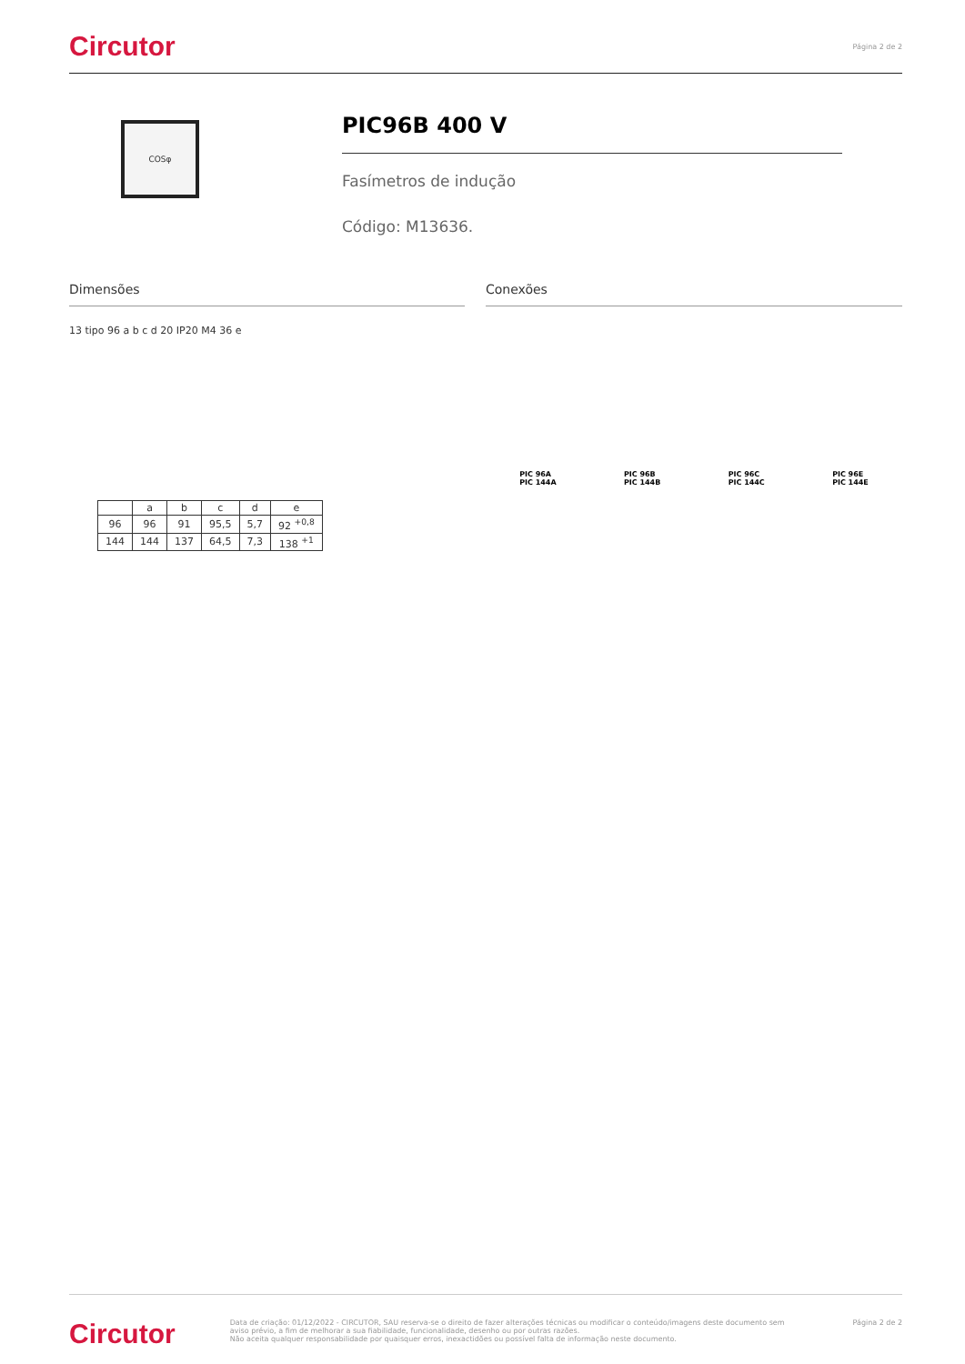Circutor Página 2 de 2
COSφ
PIC96B 400 V
Fasímetros de indução
Código: M13636.
Dimensões
13 tipo 96 a b c d 20 IP20 M4 36 e
| | a | b | c | d | e |
| --- | --- | --- | --- | --- | --- |
| 96 | 96 | 91 | 95,5 | 5,7 | 92 <sup>+0,8</sup> |
| 144 | 144 | 137 | 64,5 | 7,3 | 138 <sup>+1</sup> |
Conexões
PIC 96A
PIC 144A PIC 96B
PIC 144B PIC 96C
PIC 144C PIC 96E
PIC 144E
Circutor Data de criação: 01/12/2022 - CIRCUTOR, SAU reserva-se o direito de fazer alterações técnicas ou modificar o conteúdo/imagens deste documento sem aviso prévio, a fim de melhorar a sua fiabilidade, funcionalidade, desenho ou por outras razões.
Não aceita qualquer responsabilidade por quaisquer erros, inexactidões ou possível falta de informação neste documento. Página 2 de 2